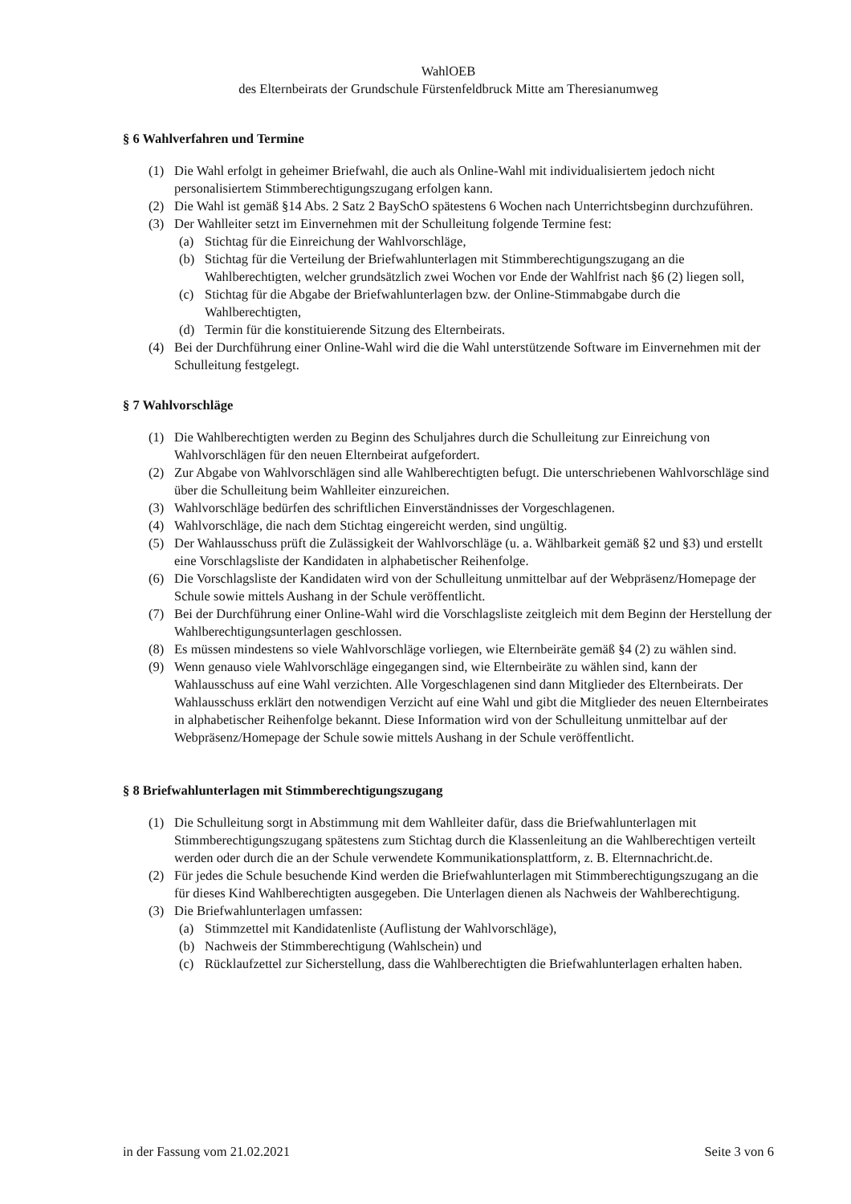WahlOEB
des Elternbeirats der Grundschule Fürstenfeldbruck Mitte am Theresianumweg
§ 6 Wahlverfahren und Termine
(1) Die Wahl erfolgt in geheimer Briefwahl, die auch als Online-Wahl mit individualisiertem jedoch nicht personalisiertem Stimmberechtigungszugang erfolgen kann.
(2) Die Wahl ist gemäß §14 Abs. 2 Satz 2 BaySchO spätestens 6 Wochen nach Unterrichtsbeginn durchzuführen.
(3) Der Wahlleiter setzt im Einvernehmen mit der Schulleitung folgende Termine fest:
(a) Stichtag für die Einreichung der Wahlvorschläge,
(b) Stichtag für die Verteilung der Briefwahlunterlagen mit Stimmberechtigungszugang an die Wahlberechtigten, welcher grundsätzlich zwei Wochen vor Ende der Wahlfrist nach §6 (2) liegen soll,
(c) Stichtag für die Abgabe der Briefwahlunterlagen bzw. der Online-Stimmabgabe durch die Wahlberechtigten,
(d) Termin für die konstituierende Sitzung des Elternbeirats.
(4) Bei der Durchführung einer Online-Wahl wird die die Wahl unterstützende Software im Einvernehmen mit der Schulleitung festgelegt.
§ 7 Wahlvorschläge
(1) Die Wahlberechtigten werden zu Beginn des Schuljahres durch die Schulleitung zur Einreichung von Wahlvorschlägen für den neuen Elternbeirat aufgefordert.
(2) Zur Abgabe von Wahlvorschlägen sind alle Wahlberechtigten befugt. Die unterschriebenen Wahlvorschläge sind über die Schulleitung beim Wahlleiter einzureichen.
(3) Wahlvorschläge bedürfen des schriftlichen Einverständnisses der Vorgeschlagenen.
(4) Wahlvorschläge, die nach dem Stichtag eingereicht werden, sind ungültig.
(5) Der Wahlausschuss prüft die Zulässigkeit der Wahlvorschläge (u. a. Wählbarkeit gemäß §2 und §3) und erstellt eine Vorschlagsliste der Kandidaten in alphabetischer Reihenfolge.
(6) Die Vorschlagsliste der Kandidaten wird von der Schulleitung unmittelbar auf der Webpräsenz/Homepage der Schule sowie mittels Aushang in der Schule veröffentlicht.
(7) Bei der Durchführung einer Online-Wahl wird die Vorschlagsliste zeitgleich mit dem Beginn der Herstellung der Wahlberechtigungsunterlagen geschlossen.
(8) Es müssen mindestens so viele Wahlvorschläge vorliegen, wie Elternbeiräte gemäß §4 (2) zu wählen sind.
(9) Wenn genauso viele Wahlvorschläge eingegangen sind, wie Elternbeiräte zu wählen sind, kann der Wahlausschuss auf eine Wahl verzichten. Alle Vorgeschlagenen sind dann Mitglieder des Elternbeirats. Der Wahlausschuss erklärt den notwendigen Verzicht auf eine Wahl und gibt die Mitglieder des neuen Elternbeirates in alphabetischer Reihenfolge bekannt. Diese Information wird von der Schulleitung unmittelbar auf der Webpräsenz/Homepage der Schule sowie mittels Aushang in der Schule veröffentlicht.
§ 8 Briefwahlunterlagen mit Stimmberechtigungszugang
(1) Die Schulleitung sorgt in Abstimmung mit dem Wahlleiter dafür, dass die Briefwahlunterlagen mit Stimmberechtigungszugang spätestens zum Stichtag durch die Klassenleitung an die Wahlberechtigen verteilt werden oder durch die an der Schule verwendete Kommunikationsplattform, z. B. Elternnachricht.de.
(2) Für jedes die Schule besuchende Kind werden die Briefwahlunterlagen mit Stimmberechtigungszugang an die für dieses Kind Wahlberechtigten ausgegeben. Die Unterlagen dienen als Nachweis der Wahlberechtigung.
(3) Die Briefwahlunterlagen umfassen:
(a) Stimmzettel mit Kandidatenliste (Auflistung der Wahlvorschläge),
(b) Nachweis der Stimmberechtigung (Wahlschein) und
(c) Rücklaufzettel zur Sicherstellung, dass die Wahlberechtigten die Briefwahlunterlagen erhalten haben.
in der Fassung vom 21.02.2021 Seite 3 von 6